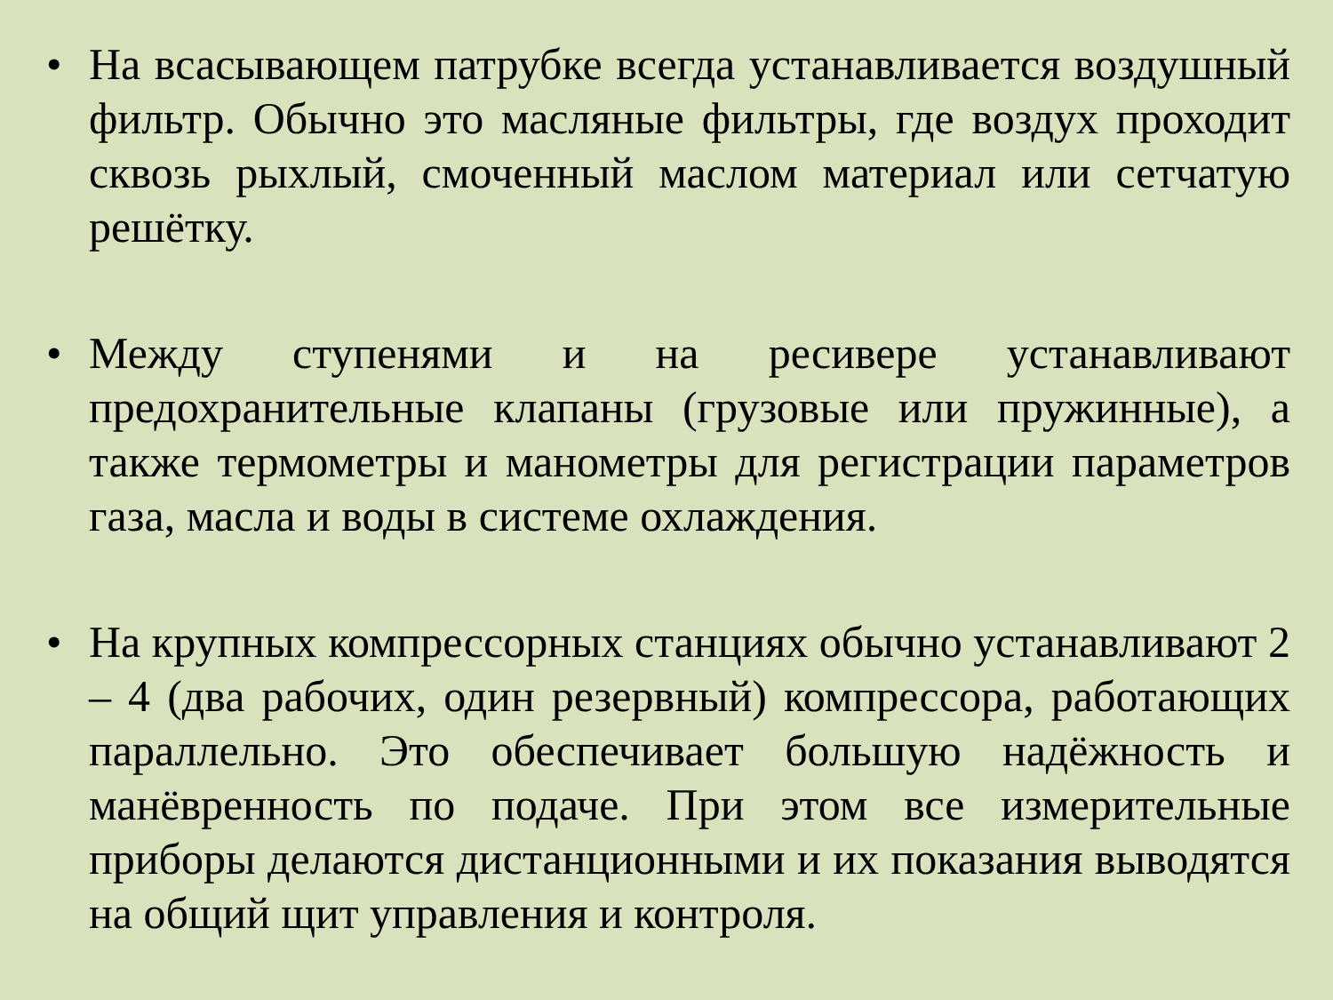• На всасывающем патрубке всегда устанавливается воздушный фильтр. Обычно это масляные фильтры, где воздух проходит сквозь рыхлый, смоченный маслом материал или сетчатую решётку.
• Между ступенями и на ресивере устанавливают предохранительные клапаны (грузовые или пружинные), а также термометры и манометры для регистрации параметров газа, масла и воды в системе охлаждения.
• На крупных компрессорных станциях обычно устанавливают 2 – 4 (два рабочих, один резервный) компрессора, работающих параллельно. Это обеспечивает большую надёжность и манёвренность по подаче. При этом все измерительные приборы делаются дистанционными и их показания выводятся на общий щит управления и контроля.